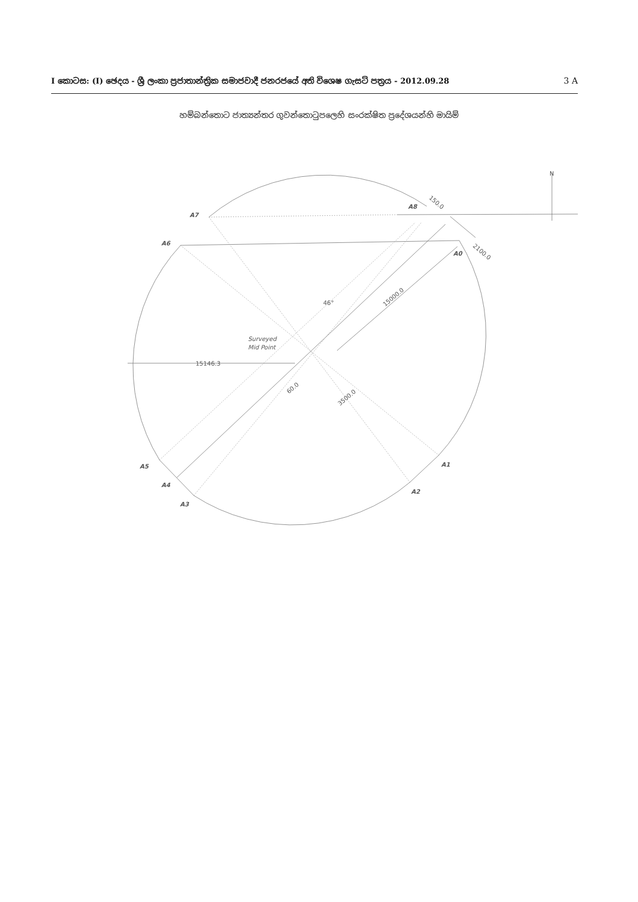I කොටස: (I) ඡෙදය - ශ්‍රී ලංකා ප්‍රජාතාන්ත්‍රික සමාජවාදී ජනරජයේ අති විශෙෂ ගැසට් පත්‍රය - 2012.09.28 3 A
හම්බන්තොට ජාත්‍යන්තර ගුවන්තොටුපලෙහි සංරක්ෂිත ප්‍රදේශයන්හි මායිම්
A7
A6
A8
A0
A1
A2
A3
A4
A5
N
150.0
2100.0
15000.0
46°
Surveyed
Mid Point
15146.3
60.0
3500.0